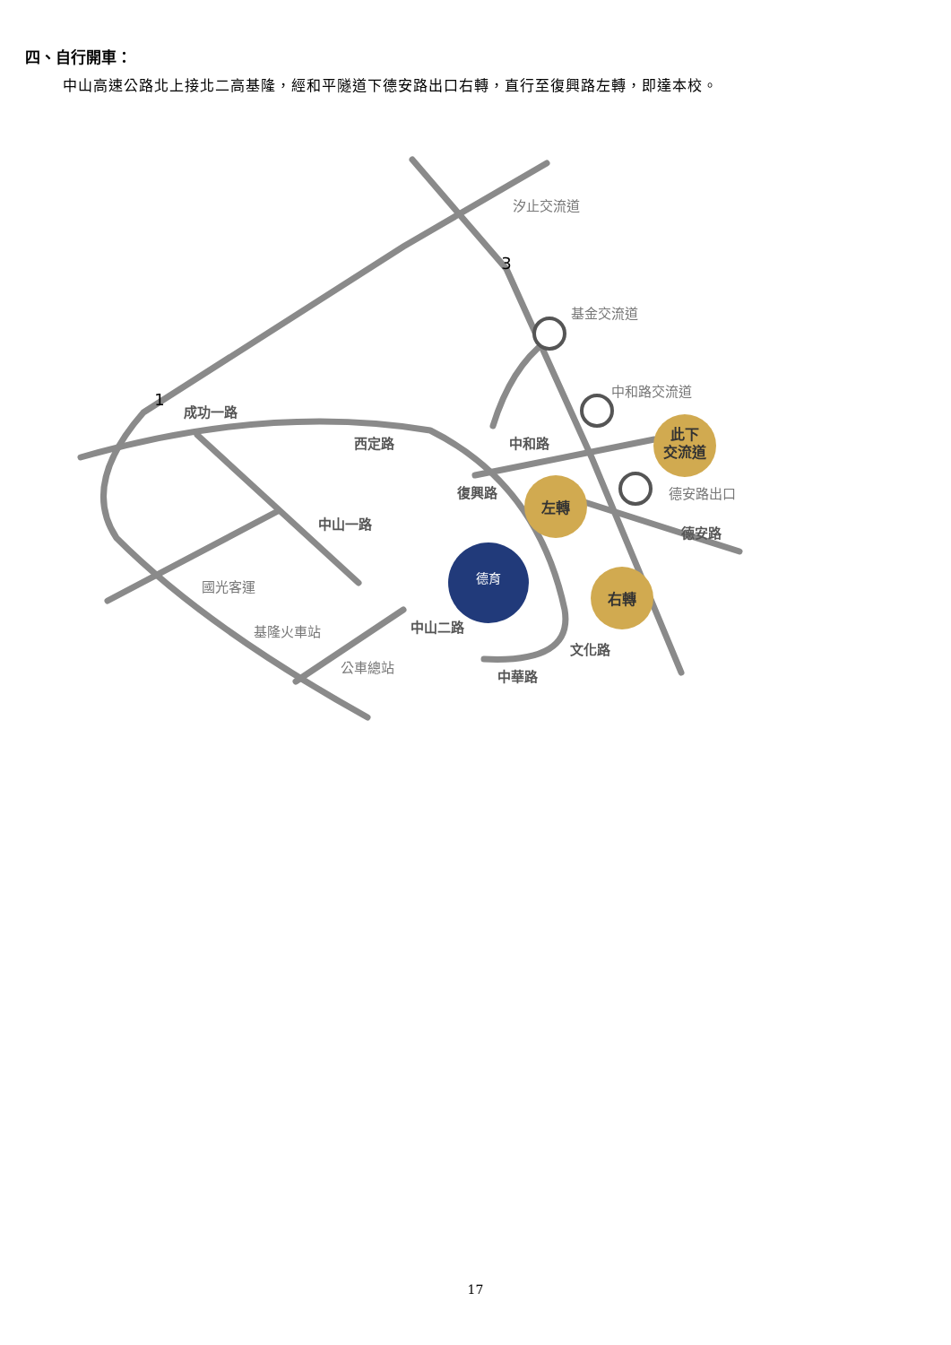四、自行開車：
中山高速公路北上接北二高基隆，經和平隧道下德安路出口右轉，直行至復興路左轉，即達本校。
德育
汐止交流道
基金交流道
中和路交流道
德安路出口
國光客運
基隆火車站
公車總站
成功一路
西定路
中和路
復興路
中山一路
中山二路
中華路
文化路
德安路
左轉
右轉
此下
交流道
3
1
17